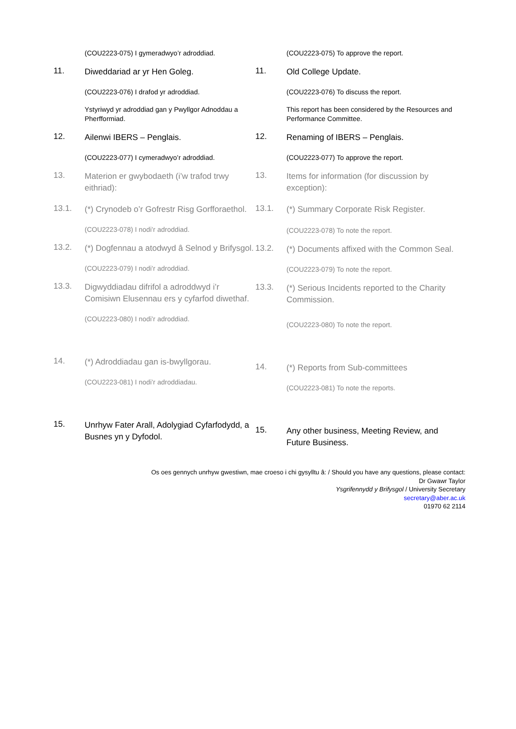(COU2223-075) I gymeradwyo’r adroddiad.
11.
Diweddariad ar yr Hen Goleg.
(COU2223-076) I drafod yr adroddiad.
Ystyriwyd yr adroddiad gan y Pwyllgor Adnoddau a Pherfformiad.
12.
Ailenwi IBERS – Penglais.
(COU2223-077) I cymeradwyo’r adroddiad.
13.
Materion er gwybodaeth (i’w trafod trwy eithriad):
13.1.
(*) Crynodeb o’r Gofrestr Risg Gorfforaethol.
(COU2223-078) I nodi’r adroddiad.
13.2.
(*) Dogfennau a atodwyd â Selnod y Brifysgol.
(COU2223-079) I nodi’r adroddiad.
13.3.
Digwyddiadau difrifol a adroddwyd i’r Comisiwn Elusennau ers y cyfarfod diwethaf.
(COU2223-080) I nodi’r adroddiad.
14.
(*) Adroddiadau gan is-bwyllgorau.
(COU2223-081) I nodi’r adroddiadau.
15.
Unrhyw Fater Arall, Adolygiad Cyfarfodydd, a Busnes yn y Dyfodol.
(COU2223-075) To approve the report.
11.
Old College Update.
(COU2223-076) To discuss the report.
This report has been considered by the Resources and Performance Committee.
12.
Renaming of IBERS – Penglais.
(COU2223-077) To approve the report.
13.
Items for information (for discussion by exception):
13.1.
(*) Summary Corporate Risk Register.
(COU2223-078) To note the report.
13.2.
(*) Documents affixed with the Common Seal.
(COU2223-079) To note the report.
13.3.
(*) Serious Incidents reported to the Charity Commission.
(COU2223-080) To note the report.
14.
(*) Reports from Sub-committees
(COU2223-081) To note the reports.
15.
Any other business, Meeting Review, and Future Business.
Os oes gennych unrhyw gwestiwn, mae croeso i chi gysylltu â: / Should you have any questions, please contact:
Dr Gwawr Taylor
Ysgrifennydd y Brifysgol / University Secretary
secretary@aber.ac.uk
01970 62 2114